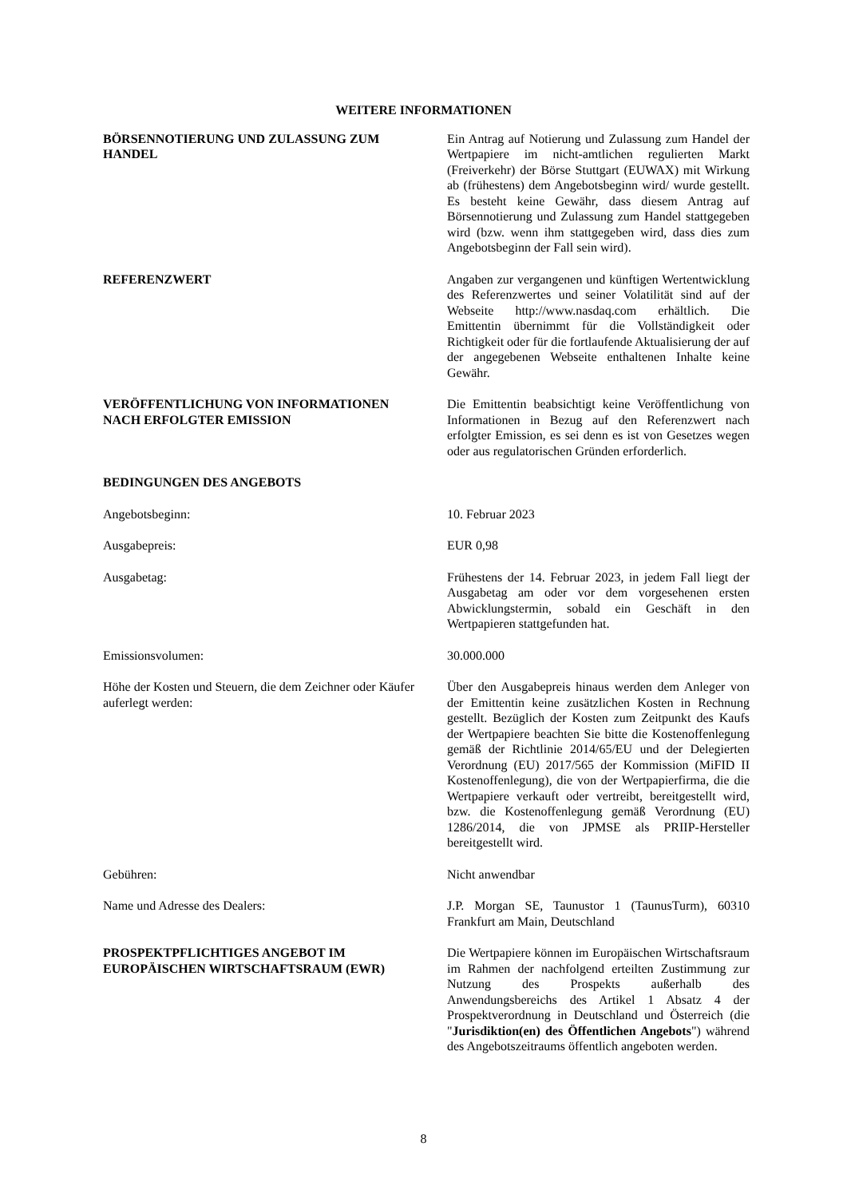WEITERE INFORMATIONEN
| BÖRSENNOTIERUNG UND ZULASSUNG ZUM HANDEL | Ein Antrag auf Notierung und Zulassung zum Handel der Wertpapiere im nicht-amtlichen regulierten Markt (Freiverkehr) der Börse Stuttgart (EUWAX) mit Wirkung ab (frühestens) dem Angebotsbeginn wird/ wurde gestellt. Es besteht keine Gewähr, dass diesem Antrag auf Börsennotierung und Zulassung zum Handel stattgegeben wird (bzw. wenn ihm stattgegeben wird, dass dies zum Angebotsbeginn der Fall sein wird). |
| REFERENZWERT | Angaben zur vergangenen und künftigen Wertentwicklung des Referenzwertes und seiner Volatilität sind auf der Webseite http://www.nasdaq.com erhältlich. Die Emittentin übernimmt für die Vollständigkeit oder Richtigkeit oder für die fortlaufende Aktualisierung der auf der angegebenen Webseite enthaltenen Inhalte keine Gewähr. |
| VERÖFFENTLICHUNG VON INFORMATIONEN NACH ERFOLGTER EMISSION | Die Emittentin beabsichtigt keine Veröffentlichung von Informationen in Bezug auf den Referenzwert nach erfolgter Emission, es sei denn es ist von Gesetzes wegen oder aus regulatorischen Gründen erforderlich. |
| BEDINGUNGEN DES ANGEBOTS | |
| Angebotsbeginn: | 10. Februar 2023 |
| Ausgabepreis: | EUR 0,98 |
| Ausgabetag: | Frühestens der 14. Februar 2023, in jedem Fall liegt der Ausgabetag am oder vor dem vorgesehenen ersten Abwicklungstermin, sobald ein Geschäft in den Wertpapieren stattgefunden hat. |
| Emissionsvolumen: | 30.000.000 |
| Höhe der Kosten und Steuern, die dem Zeichner oder Käufer auferlegt werden: | Über den Ausgabepreis hinaus werden dem Anleger von der Emittentin keine zusätzlichen Kosten in Rechnung gestellt. Bezüglich der Kosten zum Zeitpunkt des Kaufs der Wertpapiere beachten Sie bitte die Kostenoffenlegung gemäß der Richtlinie 2014/65/EU und der Delegierten Verordnung (EU) 2017/565 der Kommission (MiFID II Kostenoffenlegung), die von der Wertpapierfirma, die die Wertpapiere verkauft oder vertreibt, bereitgestellt wird, bzw. die Kostenoffenlegung gemäß Verordnung (EU) 1286/2014, die von JPMSE als PRIIP-Hersteller bereitgestellt wird. |
| Gebühren: | Nicht anwendbar |
| Name und Adresse des Dealers: | J.P. Morgan SE, Taunustor 1 (TaunusTurm), 60310 Frankfurt am Main, Deutschland |
| PROSPEKTPFLICHTIGES ANGEBOT IM EUROPÄISCHEN WIRTSCHAFTSRAUM (EWR) | Die Wertpapiere können im Europäischen Wirtschaftsraum im Rahmen der nachfolgend erteilten Zustimmung zur Nutzung des Prospekts außerhalb des Anwendungsbereichs des Artikel 1 Absatz 4 der Prospektverordnung in Deutschland und Österreich (die " Jurisdiktion(en) des Öffentlichen Angebots ") während des Angebotszeitraums öffentlich angeboten werden. |
8